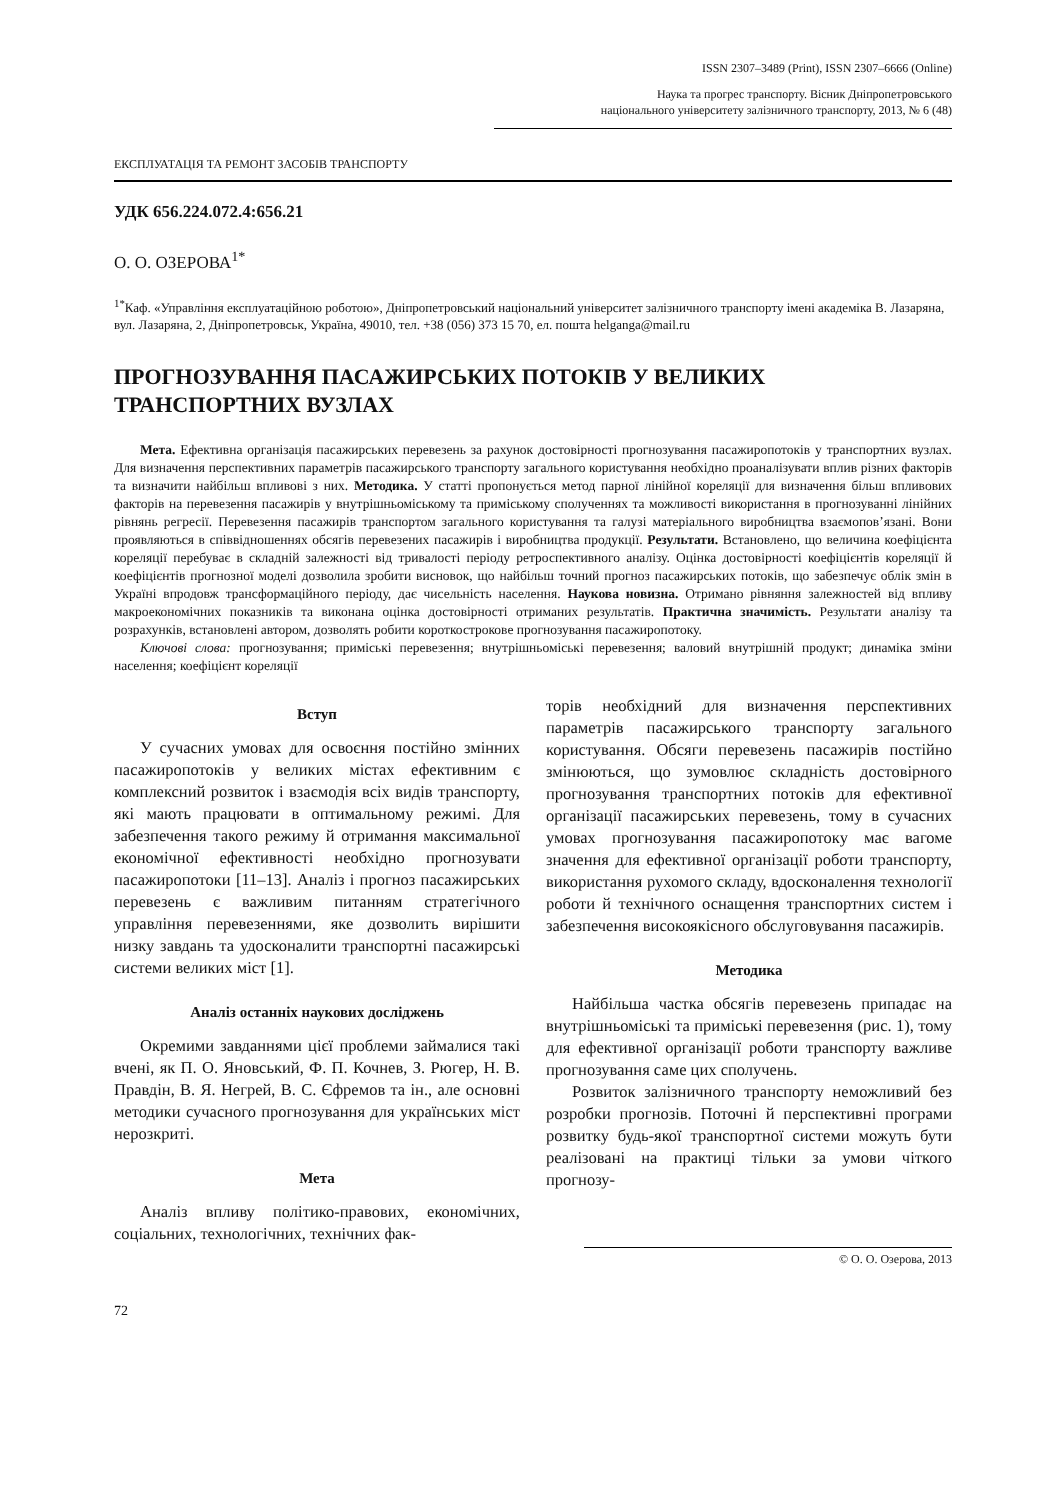ISSN 2307–3489 (Print), ISSN 2307–6666 (Online)
Наука та прогрес транспорту. Вісник Дніпропетровського
національного університету залізничного транспорту, 2013, № 6 (48)
ЕКСПЛУАТАЦІЯ ТА РЕМОНТ ЗАСОБІВ ТРАНСПОРТУ
УДК 656.224.072.4:656.21
О. О. ОЗЕРОВА<sup>1*</sup>
<sup>1*</sup>Каф. «Управління експлуатаційною роботою», Дніпропетровський національний університет залізничного транспорту імені академіка В. Лазаряна, вул. Лазаряна, 2, Дніпропетровськ, Україна, 49010, тел. +38 (056) 373 15 70, ел. пошта helganga@mail.ru
ПРОГНОЗУВАННЯ ПАСАЖИРСЬКИХ ПОТОКІВ У ВЕЛИКИХ ТРАНСПОРТНИХ ВУЗЛАХ
Мета. Ефективна організація пасажирських перевезень за рахунок достовірності прогнозування пасажиропотоків у транспортних вузлах. Для визначення перспективних параметрів пасажирського транспорту загального користування необхідно проаналізувати вплив різних факторів та визначити найбільш впливові з них. Методика. У статті пропонується метод парної лінійної кореляції для визначення більш впливових факторів на перевезення пасажирів у внутрішньоміському та приміському сполученнях та можливості використання в прогнозуванні лінійних рівнянь регресії. Перевезення пасажирів транспортом загального користування та галузі матеріального виробництва взаємопов’язані. Вони проявляються в співвідношеннях обсягів перевезених пасажирів і виробництва продукції. Результати. Встановлено, що величина коефіцієнта кореляції перебуває в складній залежності від тривалості періоду ретроспективного аналізу. Оцінка достовірності коефіцієнтів кореляції й коефіцієнтів прогнозної моделі дозволила зробити висновок, що найбільш точний прогноз пасажирських потоків, що забезпечує облік змін в Україні впродовж трансформаційного періоду, дає чисельність населення. Наукова новизна. Отримано рівняння залежностей від впливу макроекономічних показників та виконана оцінка достовірності отриманих результатів. Практична значимість. Результати аналізу та розрахунків, встановлені автором, дозволять робити короткострокове прогнозування пасажиропотоку.
Ключові слова: прогнозування; приміські перевезення; внутрішньоміські перевезення; валовий внутрішній продукт; динаміка зміни населення; коефіцієнт кореляції
Вступ
У сучасних умовах для освоєння постійно змінних пасажиропотоків у великих містах ефективним є комплексний розвиток і взаємодія всіх видів транспорту, які мають працювати в оптимальному режимі. Для забезпечення такого режиму й отримання максимальної економічної ефективності необхідно прогнозувати пасажиропотоки [11–13]. Аналіз і прогноз пасажирських перевезень є важливим питанням стратегічного управління перевезеннями, яке дозволить вирішити низку завдань та удосконалити транспортні пасажирські системи великих міст [1].
Аналіз останніх наукових досліджень
Окремими завданнями цієї проблеми займалися такі вчені, як П. О. Яновський, Ф. П. Кочнев, З. Рюгер, Н. В. Правдін, В. Я. Негрей, В. С. Єфремов та ін., але основні методики сучасного прогнозування для українських міст нерозкриті.
Мета
Аналіз впливу політико-правових, економічних, соціальних, технологічних, технічних фак-
торів необхідний для визначення перспективних параметрів пасажирського транспорту загального користування. Обсяги перевезень пасажирів постійно змінюються, що зумовлює складність достовірного прогнозування транспортних потоків для ефективної організації пасажирських перевезень, тому в сучасних умовах прогнозування пасажиропотоку має вагоме значення для ефективної організації роботи транспорту, використання рухомого складу, вдосконалення технології роботи й технічного оснащення транспортних систем і забезпечення високоякісного обслуговування пасажирів.
Методика
Найбільша частка обсягів перевезень припадає на внутрішньоміські та приміські перевезення (рис. 1), тому для ефективної організації роботи транспорту важливе прогнозування саме цих сполучень.
Розвиток залізничного транспорту неможливий без розробки прогнозів. Поточні й перспективні програми розвитку будь-якої транспортної системи можуть бути реалізовані на практиці тільки за умови чіткого прогнозу-
© О. О. Озерова, 2013
72